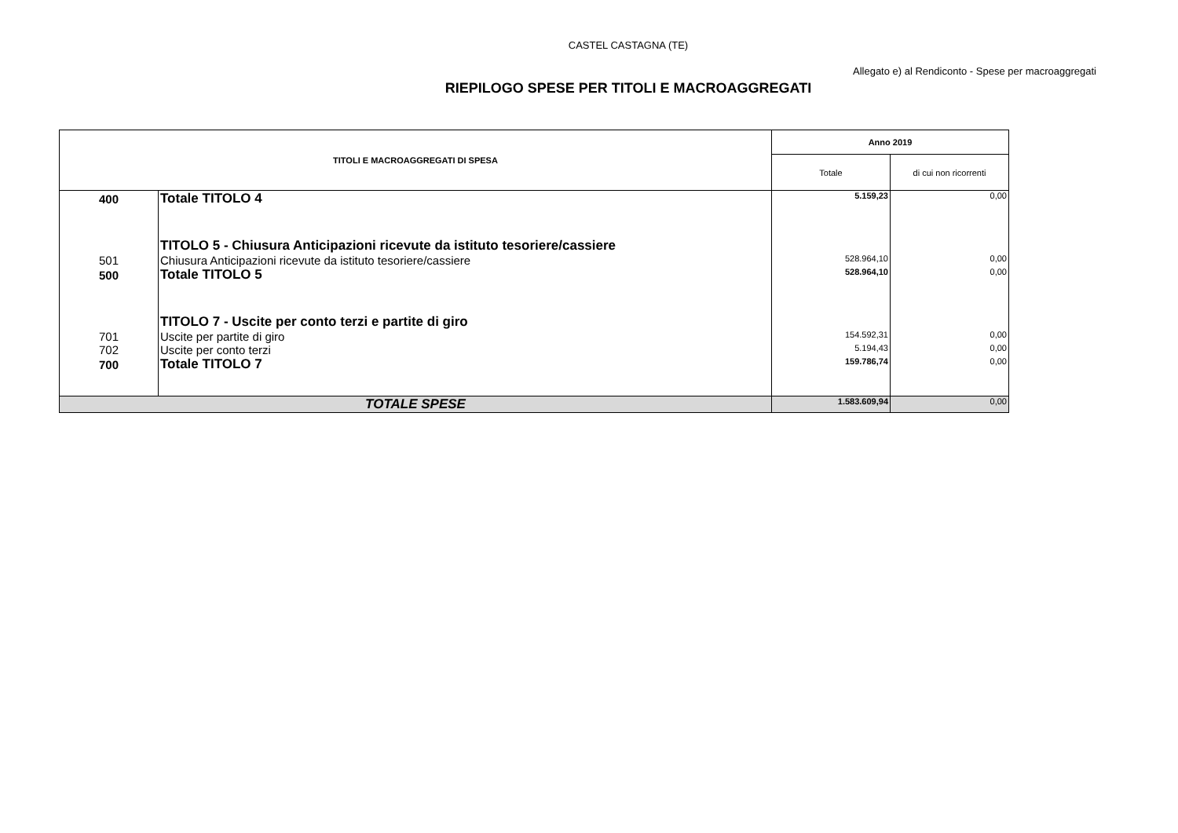CASTEL CASTAGNA (TE)
Allegato e) al Rendiconto - Spese per macroaggregati
RIEPILOGO SPESE PER TITOLI E MACROAGGREGATI
| TITOLI E MACROAGGREGATI DI SPESA | | Anno 2019 | |
| --- | --- | --- | --- |
| | | Totale | di cui non ricorrenti |
| 400 | Totale TITOLO 4 | 5.159,23 | 0,00 |
| | TITOLO 5 - Chiusura Anticipazioni ricevute da istituto tesoriere/cassiere | | |
| 501 | Chiusura Anticipazioni ricevute da istituto tesoriere/cassiere | 528.964,10 | 0,00 |
| 500 | Totale TITOLO 5 | 528.964,10 | 0,00 |
| | TITOLO 7 - Uscite per conto terzi e partite di giro | | |
| 701 | Uscite per partite di giro | 154.592,31 | 0,00 |
| 702 | Uscite per conto terzi | 5.194,43 | 0,00 |
| 700 | Totale TITOLO 7 | 159.786,74 | 0,00 |
| TOTALE SPESE | | 1.583.609,94 | 0,00 |